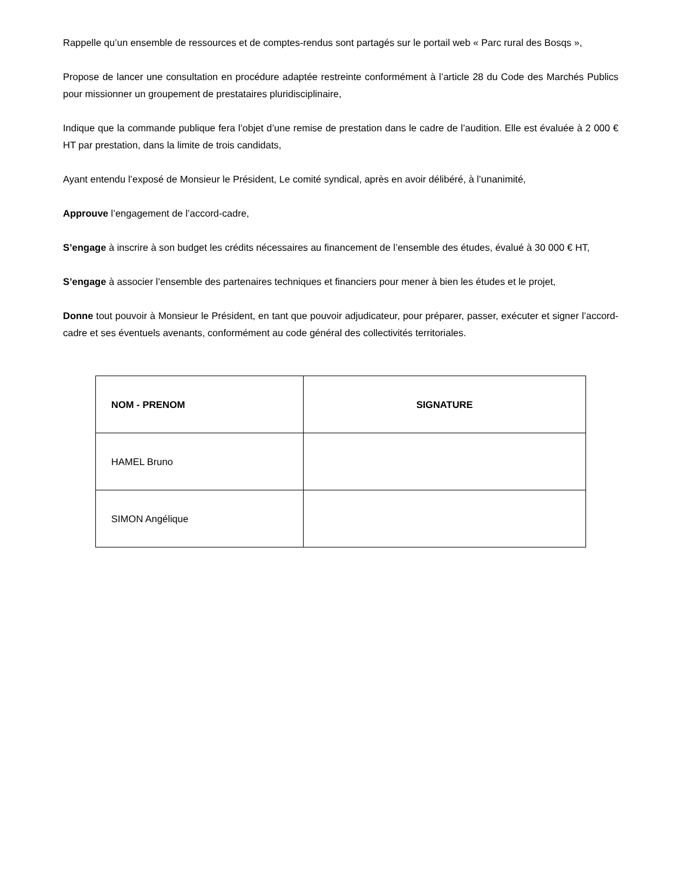Rappelle qu’un ensemble de ressources et de comptes-rendus sont partagés sur le portail web « Parc rural des Bosqs »,
Propose de lancer une consultation en procédure adaptée restreinte conformément à l’article 28 du Code des Marchés Publics pour missionner un groupement de prestataires pluridisciplinaire,
Indique que la commande publique fera l’objet d’une remise de prestation dans le cadre de l’audition. Elle est évaluée à 2 000 € HT par prestation, dans la limite de trois candidats,
Ayant entendu l’exposé de Monsieur le Président, Le comité syndical, après en avoir délibéré, à l’unanimité,
Approuve l’engagement de l’accord-cadre,
S’engage à inscrire à son budget les crédits nécessaires au financement de l’ensemble des études, évalué à 30 000 € HT,
S’engage à associer l’ensemble des partenaires techniques et financiers pour mener à bien les études et le projet,
Donne tout pouvoir à Monsieur le Président, en tant que pouvoir adjudicateur, pour préparer, passer, exécuter et signer l’accord-cadre et ses éventuels avenants, conformément au code général des collectivités territoriales.
| NOM - PRENOM | SIGNATURE |
| --- | --- |
| HAMEL Bruno | |
| SIMON Angélique | |